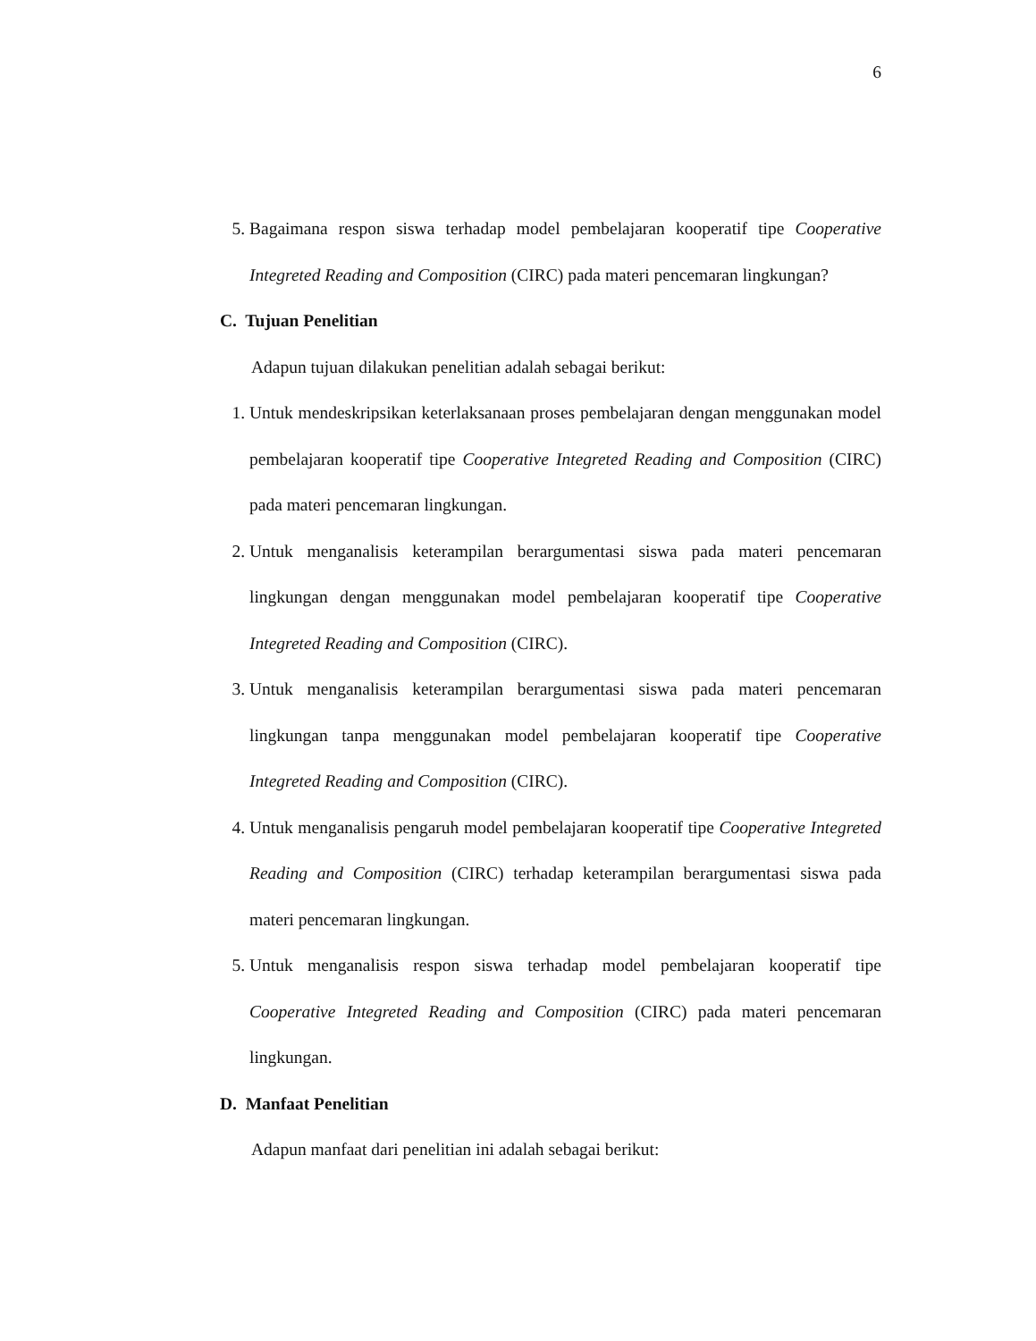6
5. Bagaimana respon siswa terhadap model pembelajaran kooperatif tipe Cooperative Integreted Reading and Composition (CIRC) pada materi pencemaran lingkungan?
C. Tujuan Penelitian
Adapun tujuan dilakukan penelitian adalah sebagai berikut:
1. Untuk mendeskripsikan keterlaksanaan proses pembelajaran dengan menggunakan model pembelajaran kooperatif tipe Cooperative Integreted Reading and Composition (CIRC) pada materi pencemaran lingkungan.
2. Untuk menganalisis keterampilan berargumentasi siswa pada materi pencemaran lingkungan dengan menggunakan model pembelajaran kooperatif tipe Cooperative Integreted Reading and Composition (CIRC).
3. Untuk menganalisis keterampilan berargumentasi siswa pada materi pencemaran lingkungan tanpa menggunakan model pembelajaran kooperatif tipe Cooperative Integreted Reading and Composition (CIRC).
4. Untuk menganalisis pengaruh model pembelajaran kooperatif tipe Cooperative Integreted Reading and Composition (CIRC) terhadap keterampilan berargumentasi siswa pada materi pencemaran lingkungan.
5. Untuk menganalisis respon siswa terhadap model pembelajaran kooperatif tipe Cooperative Integreted Reading and Composition (CIRC) pada materi pencemaran lingkungan.
D. Manfaat Penelitian
Adapun manfaat dari penelitian ini adalah sebagai berikut: